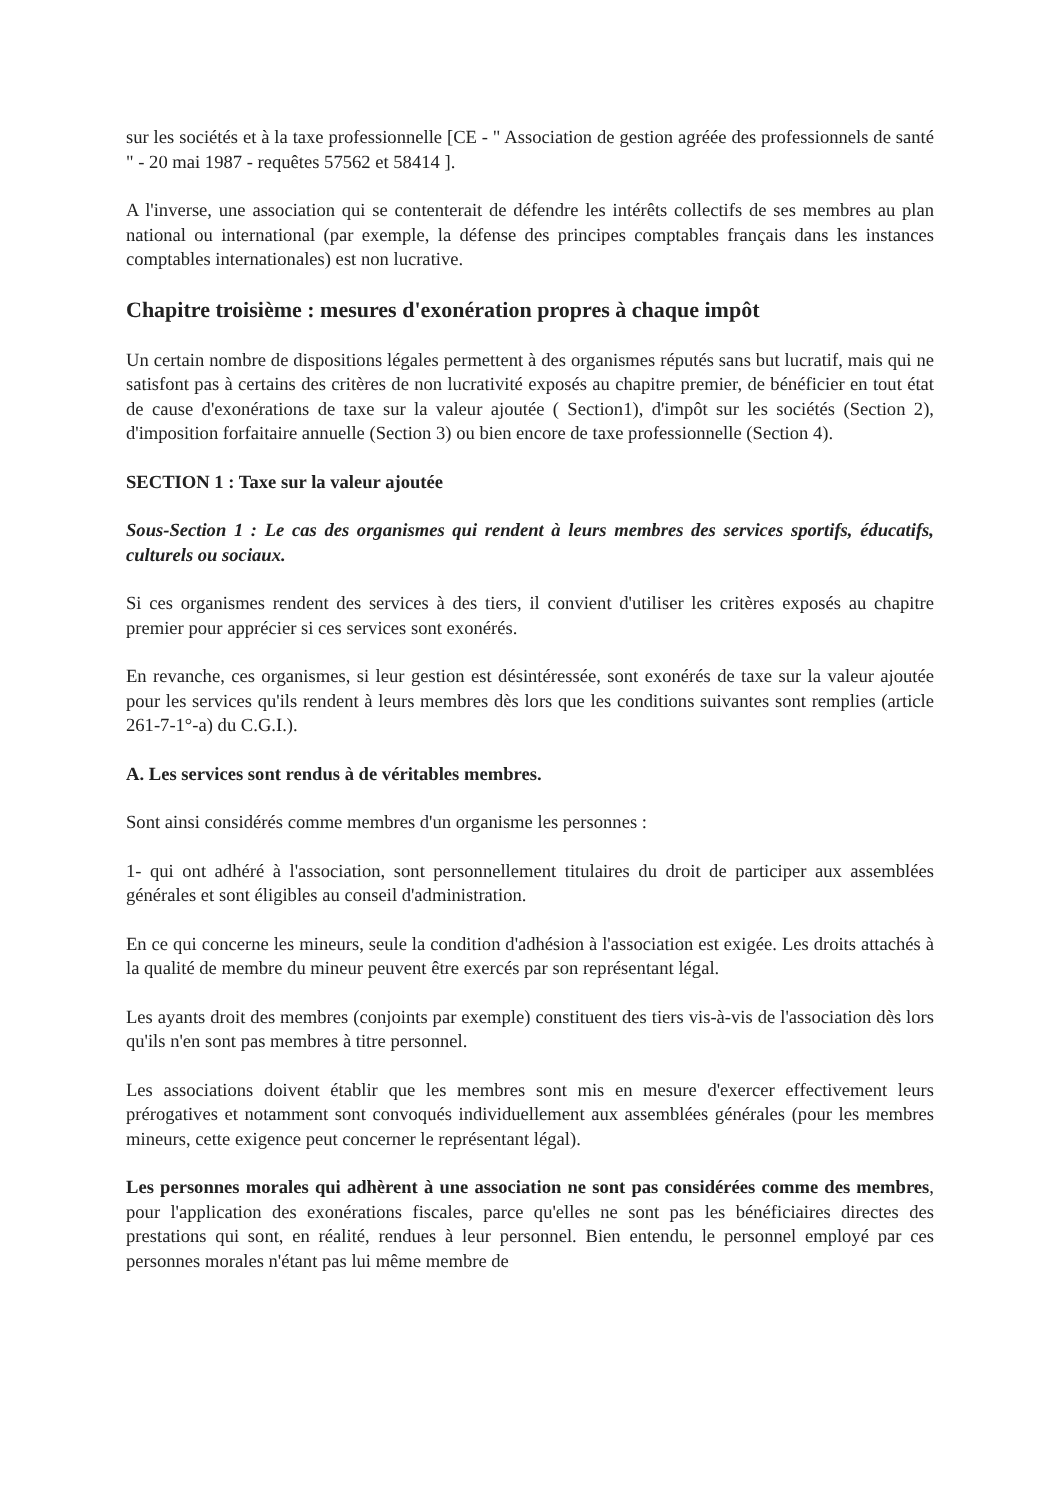sur les sociétés et à la taxe professionnelle [CE - " Association de gestion agréée des professionnels de santé " - 20 mai 1987 - requêtes 57562 et 58414 ].
A l'inverse, une association qui se contenterait de défendre les intérêts collectifs de ses membres au plan national ou international (par exemple, la défense des principes comptables français dans les instances comptables internationales) est non lucrative.
Chapitre troisième : mesures d'exonération propres à chaque impôt
Un certain nombre de dispositions légales permettent à des organismes réputés sans but lucratif, mais qui ne satisfont pas à certains des critères de non lucrativité exposés au chapitre premier, de bénéficier en tout état de cause d'exonérations de taxe sur la valeur ajoutée ( Section1), d'impôt sur les sociétés (Section 2), d'imposition forfaitaire annuelle (Section 3) ou bien encore de taxe professionnelle (Section 4).
SECTION 1 : Taxe sur la valeur ajoutée
Sous-Section 1 : Le cas des organismes qui rendent à leurs membres des services sportifs, éducatifs, culturels ou sociaux.
Si ces organismes rendent des services à des tiers, il convient d'utiliser les critères exposés au chapitre premier pour apprécier si ces services sont exonérés.
En revanche, ces organismes, si leur gestion est désintéressée, sont exonérés de taxe sur la valeur ajoutée pour les services qu'ils rendent à leurs membres dès lors que les conditions suivantes sont remplies (article 261-7-1°-a) du C.G.I.).
A. Les services sont rendus à de véritables membres.
Sont ainsi considérés comme membres d'un organisme les personnes :
1- qui ont adhéré à l'association, sont personnellement titulaires du droit de participer aux assemblées générales et sont éligibles au conseil d'administration.
En ce qui concerne les mineurs, seule la condition d'adhésion à l'association est exigée. Les droits attachés à la qualité de membre du mineur peuvent être exercés par son représentant légal.
Les ayants droit des membres (conjoints par exemple) constituent des tiers vis-à-vis de l'association dès lors qu'ils n'en sont pas membres à titre personnel.
Les associations doivent établir que les membres sont mis en mesure d'exercer effectivement leurs prérogatives et notamment sont convoqués individuellement aux assemblées générales (pour les membres mineurs, cette exigence peut concerner le représentant légal).
Les personnes morales qui adhèrent à une association ne sont pas considérées comme des membres, pour l'application des exonérations fiscales, parce qu'elles ne sont pas les bénéficiaires directes des prestations qui sont, en réalité, rendues à leur personnel. Bien entendu, le personnel employé par ces personnes morales n'étant pas lui même membre de